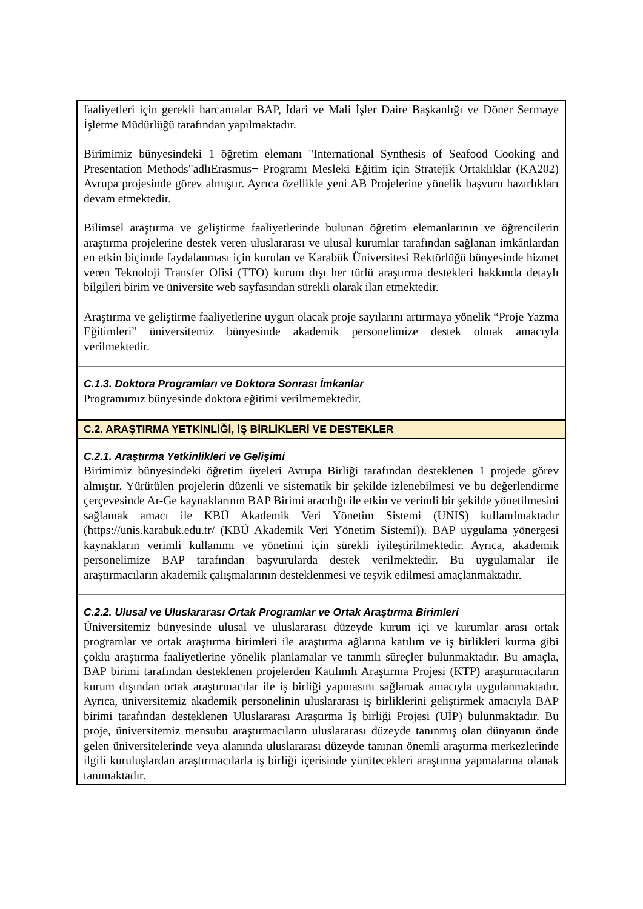| faaliyetleri için gerekli harcamalar BAP, İdari ve Mali İşler Daire Başkanlığı ve Döner Sermaye İşletme Müdürlüğü tarafından yapılmaktadır. Birimimiz bünyesindeki 1 öğretim elemanı "International Synthesis of Seafood Cooking and Presentation Methods"adlıErasmus+ Programı Mesleki Eğitim için Stratejik Ortaklıklar (KA202) Avrupa projesinde görev almıştır. Ayrıca özellikle yeni AB Projelerine yönelik başvuru hazırlıkları devam etmektedir. Bilimsel araştırma ve geliştirme faaliyetlerinde bulunan öğretim elemanlarının ve öğrencilerin araştırma projelerine destek veren uluslararası ve ulusal kurumlar tarafından sağlanan imkânlardan en etkin biçimde faydalanması için kurulan ve Karabük Üniversitesi Rektörlüğü bünyesinde hizmet veren Teknoloji Transfer Ofisi (TTO) kurum dışı her türlü araştırma destekleri hakkında detaylı bilgileri birim ve üniversite web sayfasından sürekli olarak ilan etmektedir. Araştırma ve geliştirme faaliyetlerine uygun olacak proje sayılarını artırmaya yönelik “Proje Yazma Eğitimleri” üniversitemiz bünyesinde akademik personelimize destek olmak amacıyla verilmektedir. |
| C.1.3. Doktora Programları ve Doktora Sonrası İmkanlar Programımız bünyesinde doktora eğitimi verilmemektedir. |
| C.2. ARAŞTIRMA YETKİNLİĞİ, İŞ BİRLİKLERİ VE DESTEKLER |
| C.2.1. Araştırma Yetkinlikleri ve Gelişimi Birimimiz bünyesindeki öğretim üyeleri Avrupa Birliği tarafından desteklenen 1 projede görev almıştır. Yürütülen projelerin düzenli ve sistematik bir şekilde izlenebilmesi ve bu değerlendirme çerçevesinde Ar-Ge kaynaklarının BAP Birimi aracılığı ile etkin ve verimli bir şekilde yönetilmesini sağlamak amacı ile KBÜ Akademik Veri Yönetim Sistemi (UNIS) kullanılmaktadır (https://unis.karabuk.edu.tr/ (KBÜ Akademik Veri Yönetim Sistemi)). BAP uygulama yönergesi kaynakların verimli kullanımı ve yönetimi için sürekli iyileştirilmektedir. Ayrıca, akademik personelimize BAP tarafından başvurularda destek verilmektedir. Bu uygulamalar ile araştırmacıların akademik çalışmalarının desteklenmesi ve teşvik edilmesi amaçlanmaktadır. |
| C.2.2. Ulusal ve Uluslararası Ortak Programlar ve Ortak Araştırma Birimleri Üniversitemiz bünyesinde ulusal ve uluslararası düzeyde kurum içi ve kurumlar arası ortak programlar ve ortak araştırma birimleri ile araştırma ağlarına katılım ve iş birlikleri kurma gibi çoklu araştırma faaliyetlerine yönelik planlamalar ve tanımlı süreçler bulunmaktadır. Bu amaçla, BAP birimi tarafından desteklenen projelerden Katılımlı Araştırma Projesi (KTP) araştırmacıların kurum dışından ortak araştırmacılar ile iş birliği yapmasını sağlamak amacıyla uygulanmaktadır. Ayrıca, üniversitemiz akademik personelinin uluslararası iş birliklerini geliştirmek amacıyla BAP birimi tarafından desteklenen Uluslararası Araştırma İş birliği Projesi (UİP) bulunmaktadır. Bu proje, üniversitemiz mensubu araştırmacıların uluslararası düzeyde tanınmış olan dünyanın önde gelen üniversitelerinde veya alanında uluslararası düzeyde tanınan önemli araştırma merkezlerinde ilgili kuruluşlardan araştırmacılarla iş birliği içerisinde yürütecekleri araştırma yapmalarına olanak tanımaktadır. |